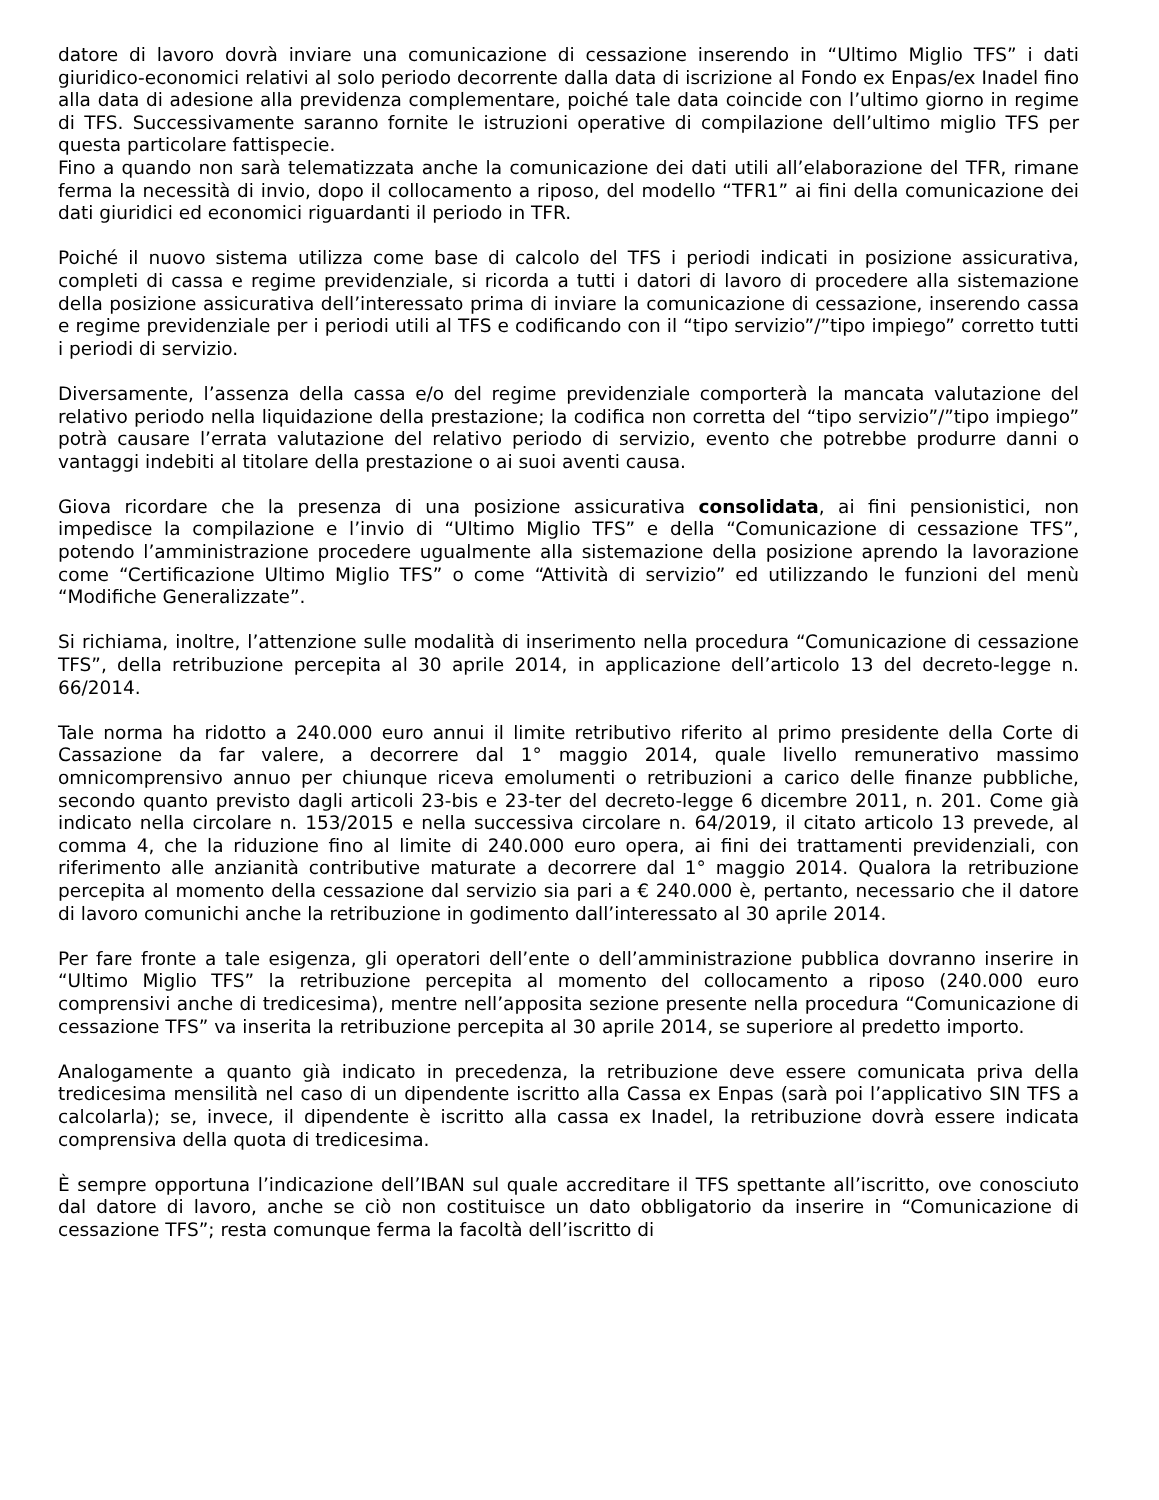datore di lavoro dovrà inviare una comunicazione di cessazione inserendo in “Ultimo Miglio TFS” i dati giuridico-economici relativi al solo periodo decorrente dalla data di iscrizione al Fondo ex Enpas/ex Inadel fino alla data di adesione alla previdenza complementare, poiché tale data coincide con l’ultimo giorno in regime di TFS. Successivamente saranno fornite le istruzioni operative di compilazione dell’ultimo miglio TFS per questa particolare fattispecie.
Fino a quando non sarà telematizzata anche la comunicazione dei dati utili all’elaborazione del TFR, rimane ferma la necessità di invio, dopo il collocamento a riposo, del modello “TFR1” ai fini della comunicazione dei dati giuridici ed economici riguardanti il periodo in TFR.
Poiché il nuovo sistema utilizza come base di calcolo del TFS i periodi indicati in posizione assicurativa, completi di cassa e regime previdenziale, si ricorda a tutti i datori di lavoro di procedere alla sistemazione della posizione assicurativa dell’interessato prima di inviare la comunicazione di cessazione, inserendo cassa e regime previdenziale per i periodi utili al TFS e codificando con il “tipo servizio”/”tipo impiego” corretto tutti i periodi di servizio.
Diversamente, l’assenza della cassa e/o del regime previdenziale comporterà la mancata valutazione del relativo periodo nella liquidazione della prestazione; la codifica non corretta del “tipo servizio”/”tipo impiego” potrà causare l’errata valutazione del relativo periodo di servizio, evento che potrebbe produrre danni o vantaggi indebiti al titolare della prestazione o ai suoi aventi causa.
Giova ricordare che la presenza di una posizione assicurativa consolidata, ai fini pensionistici, non impedisce la compilazione e l’invio di “Ultimo Miglio TFS” e della “Comunicazione di cessazione TFS”, potendo l’amministrazione procedere ugualmente alla sistemazione della posizione aprendo la lavorazione come “Certificazione Ultimo Miglio TFS” o come “Attività di servizio” ed utilizzando le funzioni del menù “Modifiche Generalizzate”.
Si richiama, inoltre, l’attenzione sulle modalità di inserimento nella procedura “Comunicazione di cessazione TFS”, della retribuzione percepita al 30 aprile 2014, in applicazione dell’articolo 13 del decreto-legge n. 66/2014.
Tale norma ha ridotto a 240.000 euro annui il limite retributivo riferito al primo presidente della Corte di Cassazione da far valere, a decorrere dal 1° maggio 2014, quale livello remunerativo massimo omnicomprensivo annuo per chiunque riceva emolumenti o retribuzioni a carico delle finanze pubbliche, secondo quanto previsto dagli articoli 23-bis e 23-ter del decreto-legge 6 dicembre 2011, n. 201. Come già indicato nella circolare n. 153/2015 e nella successiva circolare n. 64/2019, il citato articolo 13 prevede, al comma 4, che la riduzione fino al limite di 240.000 euro opera, ai fini dei trattamenti previdenziali, con riferimento alle anzianità contributive maturate a decorrere dal 1° maggio 2014. Qualora la retribuzione percepita al momento della cessazione dal servizio sia pari a € 240.000 è, pertanto, necessario che il datore di lavoro comunichi anche la retribuzione in godimento dall’interessato al 30 aprile 2014.
Per fare fronte a tale esigenza, gli operatori dell’ente o dell’amministrazione pubblica dovranno inserire in “Ultimo Miglio TFS” la retribuzione percepita al momento del collocamento a riposo (240.000 euro comprensivi anche di tredicesima), mentre nell’apposita sezione presente nella procedura “Comunicazione di cessazione TFS” va inserita la retribuzione percepita al 30 aprile 2014, se superiore al predetto importo.
Analogamente a quanto già indicato in precedenza, la retribuzione deve essere comunicata priva della tredicesima mensilità nel caso di un dipendente iscritto alla Cassa ex Enpas (sarà poi l’applicativo SIN TFS a calcolarla); se, invece, il dipendente è iscritto alla cassa ex Inadel, la retribuzione dovrà essere indicata comprensiva della quota di tredicesima.
È sempre opportuna l’indicazione dell’IBAN sul quale accreditare il TFS spettante all’iscritto, ove conosciuto dal datore di lavoro, anche se ciò non costituisce un dato obbligatorio da inserire in “Comunicazione di cessazione TFS”; resta comunque ferma la facoltà dell’iscritto di